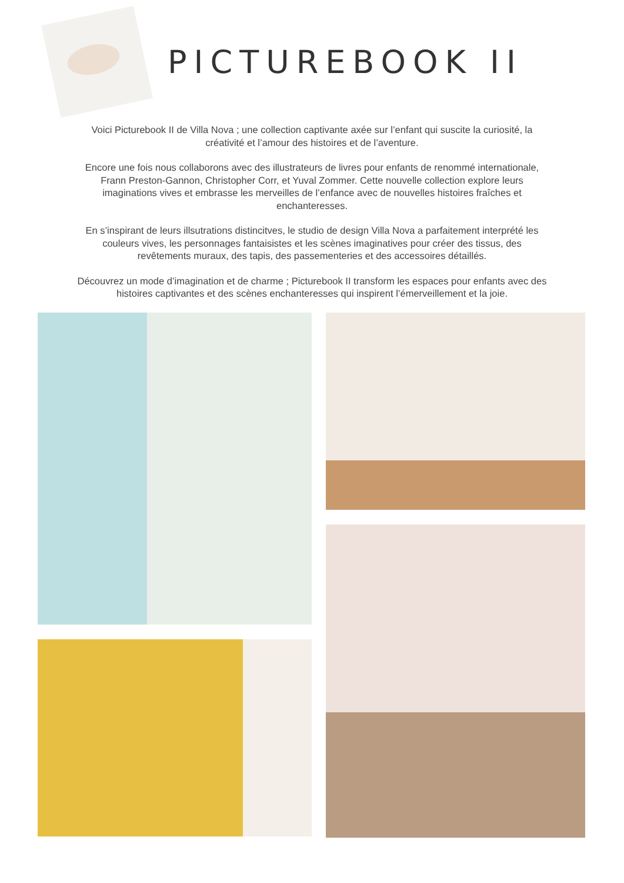PICTUREBOOK II
Voici Picturebook II de Villa Nova ; une collection captivante axée sur l’enfant qui suscite la curiosité, la créativité et l’amour des histoires et de l’aventure.
Encore une fois nous collaborons avec des illustrateurs de livres pour enfants de renommé internationale, Frann Preston-Gannon, Christopher Corr, et Yuval Zommer. Cette nouvelle collection explore leurs imaginations vives et embrasse les merveilles de l’enfance avec de nouvelles histoires fraîches et enchanteresses.
En s’inspirant de leurs illsutrations distincitves, le studio de design Villa Nova a parfaitement interprété les couleurs vives, les personnages fantaisistes et les scènes imaginatives pour créer des tissus, des revêtements muraux, des tapis, des passementeries et des accessoires détaillés.
Découvrez un mode d’imagination et de charme ; Picturebook II transform les espaces pour enfants avec des histoires captivantes et des scènes enchanteresses qui inspirent l’émerveillement et la joie.